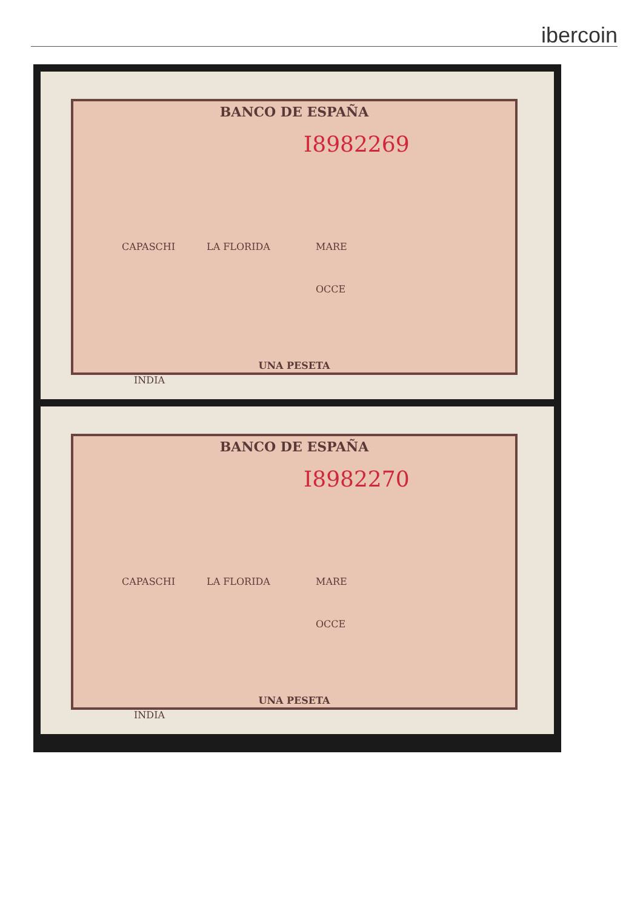ibercoin
BANCO DE ESPAÑA
I8982269
CAPASCHI LA FLORIDA MARE
OCCE
INDIA
UNA PESETA
BANCO DE ESPAÑA
I8982270
CAPASCHI LA FLORIDA MARE
OCCE
INDIA
UNA PESETA